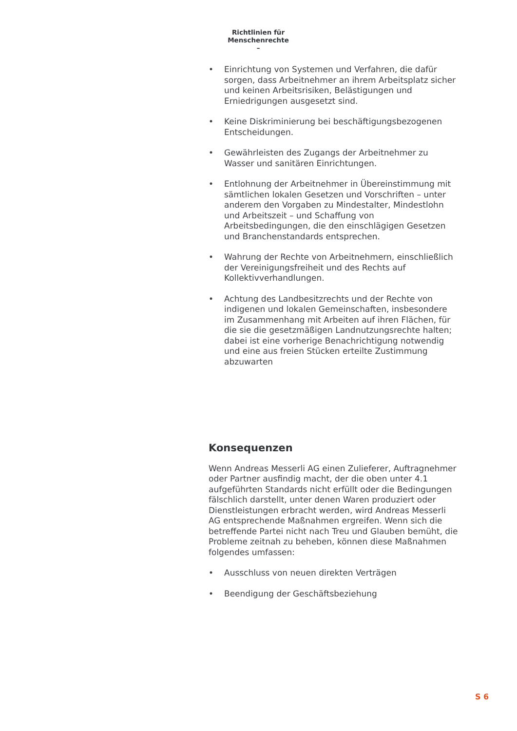Richtlinien für Menschenrechte
–
• Einrichtung von Systemen und Verfahren, die dafür sorgen, dass Arbeitnehmer an ihrem Arbeitsplatz sicher und keinen Arbeitsrisiken, Belästigungen und Erniedrigungen ausgesetzt sind.
• Keine Diskriminierung bei beschäftigungsbezogenen Entscheidungen.
• Gewährleisten des Zugangs der Arbeitnehmer zu Wasser und sanitären Einrichtungen.
• Entlohnung der Arbeitnehmer in Übereinstimmung mit sämtlichen lokalen Gesetzen und Vorschriften – unter anderem den Vorgaben zu Mindestalter, Mindestlohn und Arbeitszeit – und Schaffung von Arbeitsbedingungen, die den einschlägigen Gesetzen und Branchenstandards entsprechen.
• Wahrung der Rechte von Arbeitnehmern, einschließlich der Vereinigungsfreiheit und des Rechts auf Kollektivverhandlungen.
• Achtung des Landbesitzrechts und der Rechte von indigenen und lokalen Gemeinschaften, insbesondere im Zusammenhang mit Arbeiten auf ihren Flächen, für die sie die gesetzmäßigen Landnutzungsrechte halten; dabei ist eine vorherige Benachrichtigung notwendig und eine aus freien Stücken erteilte Zustimmung abzuwarten
Konsequenzen
Wenn Andreas Messerli AG einen Zulieferer, Auftragnehmer oder Partner ausfindig macht, der die oben unter 4.1 aufgeführten Standards nicht erfüllt oder die Bedingungen fälschlich darstellt, unter denen Waren produziert oder Dienstleistungen erbracht werden, wird Andreas Messerli AG entsprechende Maßnahmen ergreifen. Wenn sich die betreffende Partei nicht nach Treu und Glauben bemüht, die Probleme zeitnah zu beheben, können diese Maßnahmen folgendes umfassen:
• Ausschluss von neuen direkten Verträgen
• Beendigung der Geschäftsbeziehung
S 6